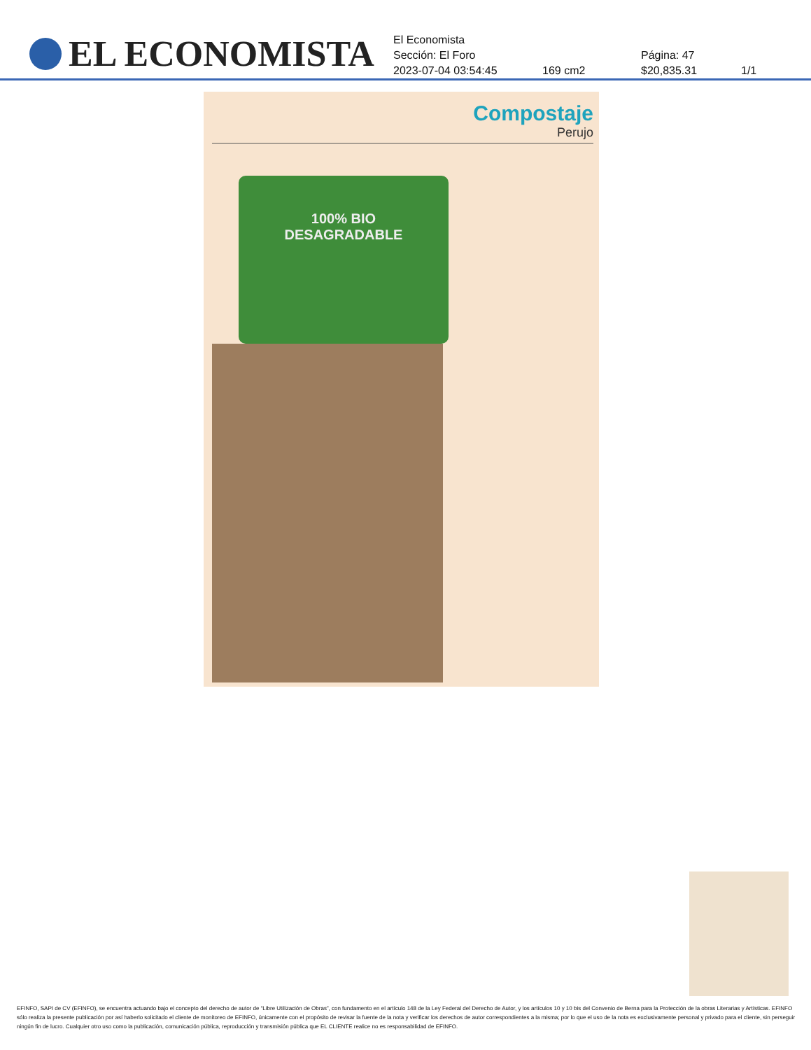EL ECONOMISTA
El Economista
Sección: El Foro Página: 47
2023-07-04 03:54:45 169 cm2 $20,835.31 1/1
Compostaje
Perujo
100% BIO
DESAGRADABLE
EFINFO, SAPI de CV (EFINFO), se encuentra actuando bajo el concepto del derecho de autor de “Libre Utilización de Obras”, con fundamento en el artículo 148 de la Ley Federal del Derecho de Autor, y los artículos 10 y 10 bis del Convenio de Berna para la Protección de la obras Literarias y Artísticas. EFINFO sólo realiza la presente publicación por así haberlo solicitado el cliente de monitoreo de EFINFO, únicamente con el propósito de revisar la fuente de la nota y verificar los derechos de autor correspondientes a la misma; por lo que el uso de la nota es exclusivamente personal y privado para el cliente, sin perseguir ningún fin de lucro. Cualquier otro uso como la publicación, comunicación pública, reproducción y transmisión pública que EL CLIENTE realice no es responsabilidad de EFINFO.